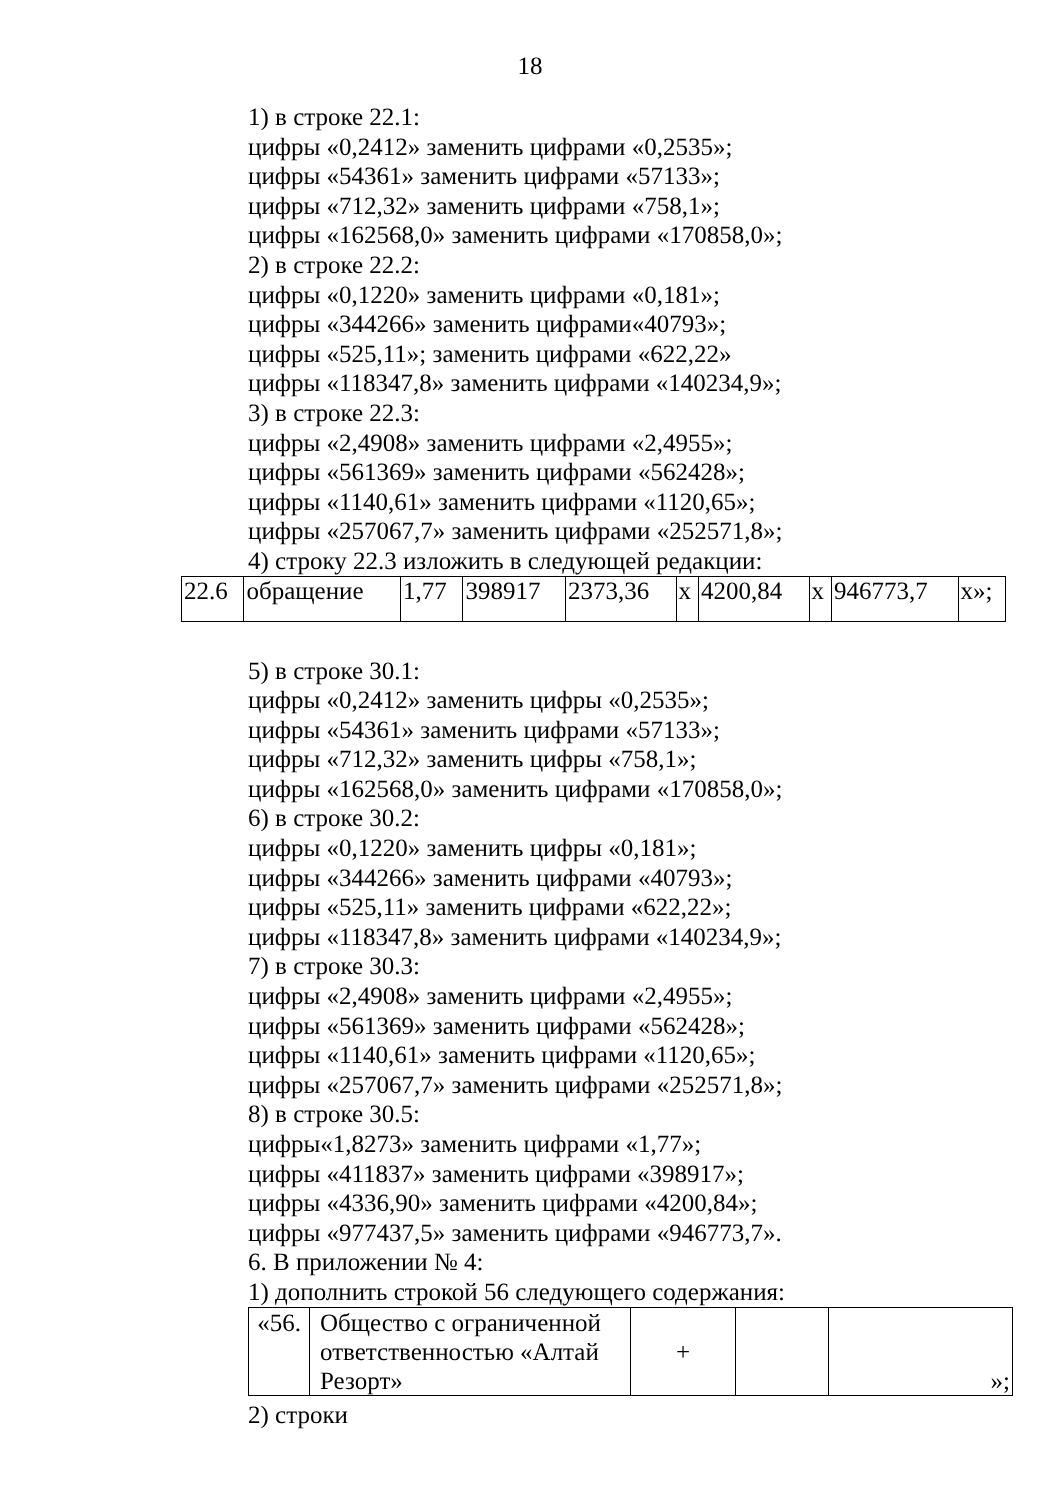18
1) в строке 22.1:
цифры «0,2412» заменить цифрами «0,2535»;
цифры «54361» заменить цифрами «57133»;
цифры «712,32» заменить цифрами «758,1»;
цифры «162568,0» заменить цифрами «170858,0»;
2) в строке 22.2:
цифры «0,1220» заменить цифрами «0,181»;
цифры «344266» заменить цифрами«40793»;
цифры «525,11»; заменить цифрами «622,22»
цифры «118347,8» заменить цифрами «140234,9»;
3) в строке 22.3:
цифры «2,4908» заменить цифрами «2,4955»;
цифры «561369» заменить цифрами «562428»;
цифры «1140,61» заменить цифрами «1120,65»;
цифры «257067,7» заменить цифрами «252571,8»;
4) строку 22.3 изложить в следующей редакции:
| 22.6 | обращение | 1,77 | 398917 | 2373,36 | x | 4200,84 | x | 946773,7 | x»; |
5) в строке 30.1:
цифры «0,2412» заменить цифры «0,2535»;
цифры «54361» заменить цифрами «57133»;
цифры «712,32» заменить цифры «758,1»;
цифры «162568,0» заменить цифрами «170858,0»;
6) в строке 30.2:
цифры «0,1220» заменить цифры «0,181»;
цифры «344266» заменить цифрами «40793»;
цифры «525,11» заменить цифрами «622,22»;
цифры «118347,8» заменить цифрами «140234,9»;
7) в строке 30.3:
цифры «2,4908» заменить цифрами «2,4955»;
цифры «561369» заменить цифрами «562428»;
цифры «1140,61» заменить цифрами «1120,65»;
цифры «257067,7» заменить цифрами «252571,8»;
8) в строке 30.5:
цифры«1,8273» заменить цифрами «1,77»;
цифры «411837» заменить цифрами «398917»;
цифры «4336,90» заменить цифрами «4200,84»;
цифры «977437,5» заменить цифрами «946773,7».
6. В приложении № 4:
1) дополнить строкой 56 следующего содержания:
| «56. | Общество с ограниченной ответственностью «Алтай Резорт» | + | | »; |
2) строки